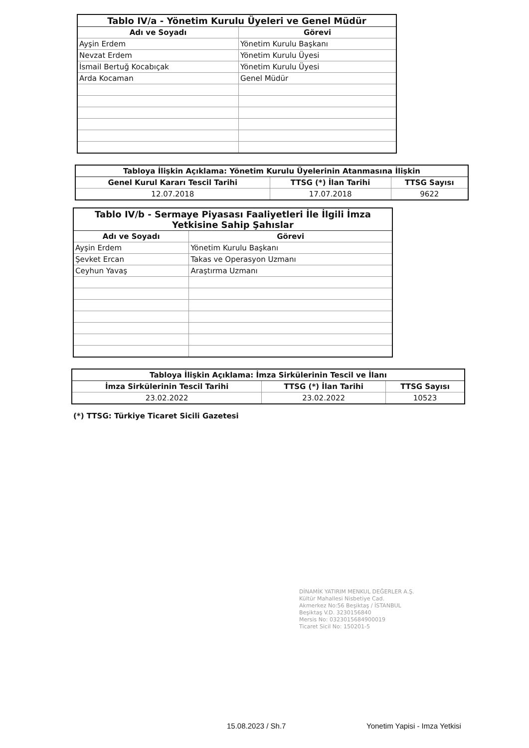| Tablo IV/a - Yönetim Kurulu Üyeleri ve Genel Müdür | |
| --- | --- |
| Adı ve Soyadı | Görevi |
| Ayşin Erdem | Yönetim Kurulu Başkanı |
| Nevzat Erdem | Yönetim Kurulu Üyesi |
| İsmail Bertuğ Kocabıçak | Yönetim Kurulu Üyesi |
| Arda Kocaman | Genel Müdür |
| Tabloya İlişkin Açıklama: Yönetim Kurulu Üyelerinin Atanmasına İlişkin | | |
| --- | --- | --- |
| Genel Kurul Kararı Tescil Tarihi | TTSG (*) İlan Tarihi | TTSG Sayısı |
| 12.07.2018 | 17.07.2018 | 9622 |
| Tablo IV/b - Sermaye Piyasası Faaliyetleri İle İlgili İmza Yetkisine Sahip Şahıslar | |
| --- | --- |
| Adı ve Soyadı | Görevi |
| Ayşin Erdem | Yönetim Kurulu Başkanı |
| Şevket Ercan | Takas ve Operasyon Uzmanı |
| Ceyhun Yavaş | Araştırma Uzmanı |
| Tabloya İlişkin Açıklama: İmza Sirkülerinin Tescil ve İlanı | | |
| --- | --- | --- |
| İmza Sirkülerinin Tescil Tarihi | TTSG (*) İlan Tarihi | TTSG Sayısı |
| 23.02.2022 | 23.02.2022 | 10523 |
(*) TTSG: Türkiye Ticaret Sicili Gazetesi
DİNAMİK YATIRIM MENKUL DEĞERLER A.Ş.
Kültür Mahallesi Nisbetiye Cad.
Akmerkez No:56 Beşiktaş / İSTANBUL
Beşiktaş V.D. 3230156840
Mersis No: 0323015684900019
Ticaret Sicil No: 150201-5
15.08.2023 / Sh.7 Yonetim Yapisi - Imza Yetkisi